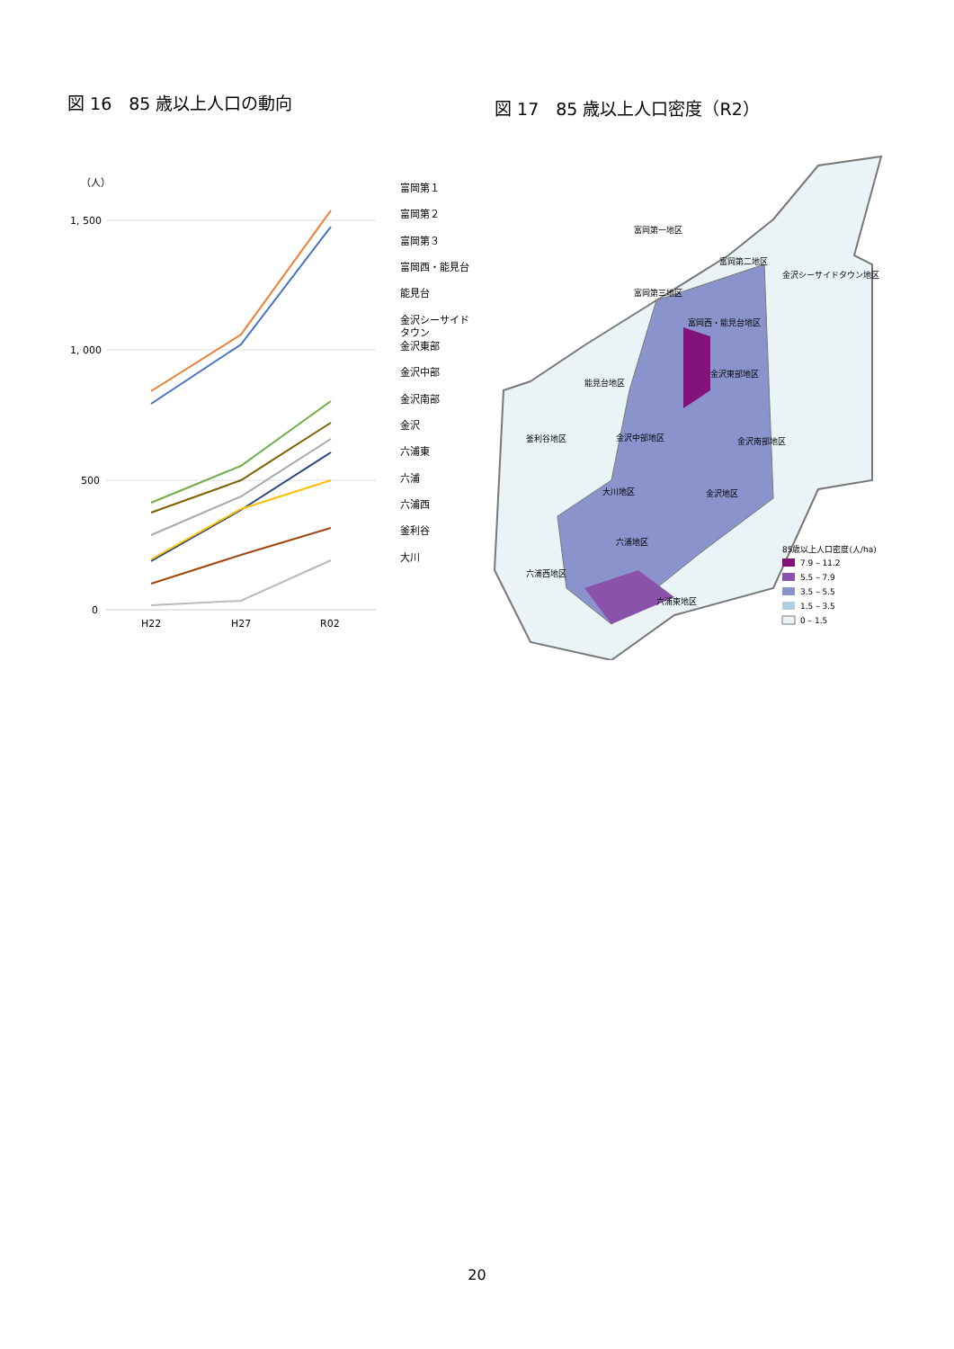図 16　85 歳以上人口の動向
（人）
1, 500
1, 000
500
0
H22
H27
R02
富岡第１
富岡第２
富岡第３
富岡西・能見台
能見台
金沢シーサイド
タウン
金沢東部
金沢中部
金沢南部
金沢
六浦東
六浦
六浦西
釜利谷
大川
図 17　85 歳以上人口密度（R2）
富岡第一地区
富岡第二地区
金沢シーサイドタウン地区
富岡第三地区
富岡西・能見台地区
能見台地区
金沢東部地区
釜利谷地区
金沢中部地区
金沢南部地区
大川地区
金沢地区
六浦地区
六浦西地区
六浦東地区
85歳以上人口密度(人/ha)
7.9 – 11.2
5.5 – 7.9
3.5 – 5.5
1.5 – 3.5
0 – 1.5
20